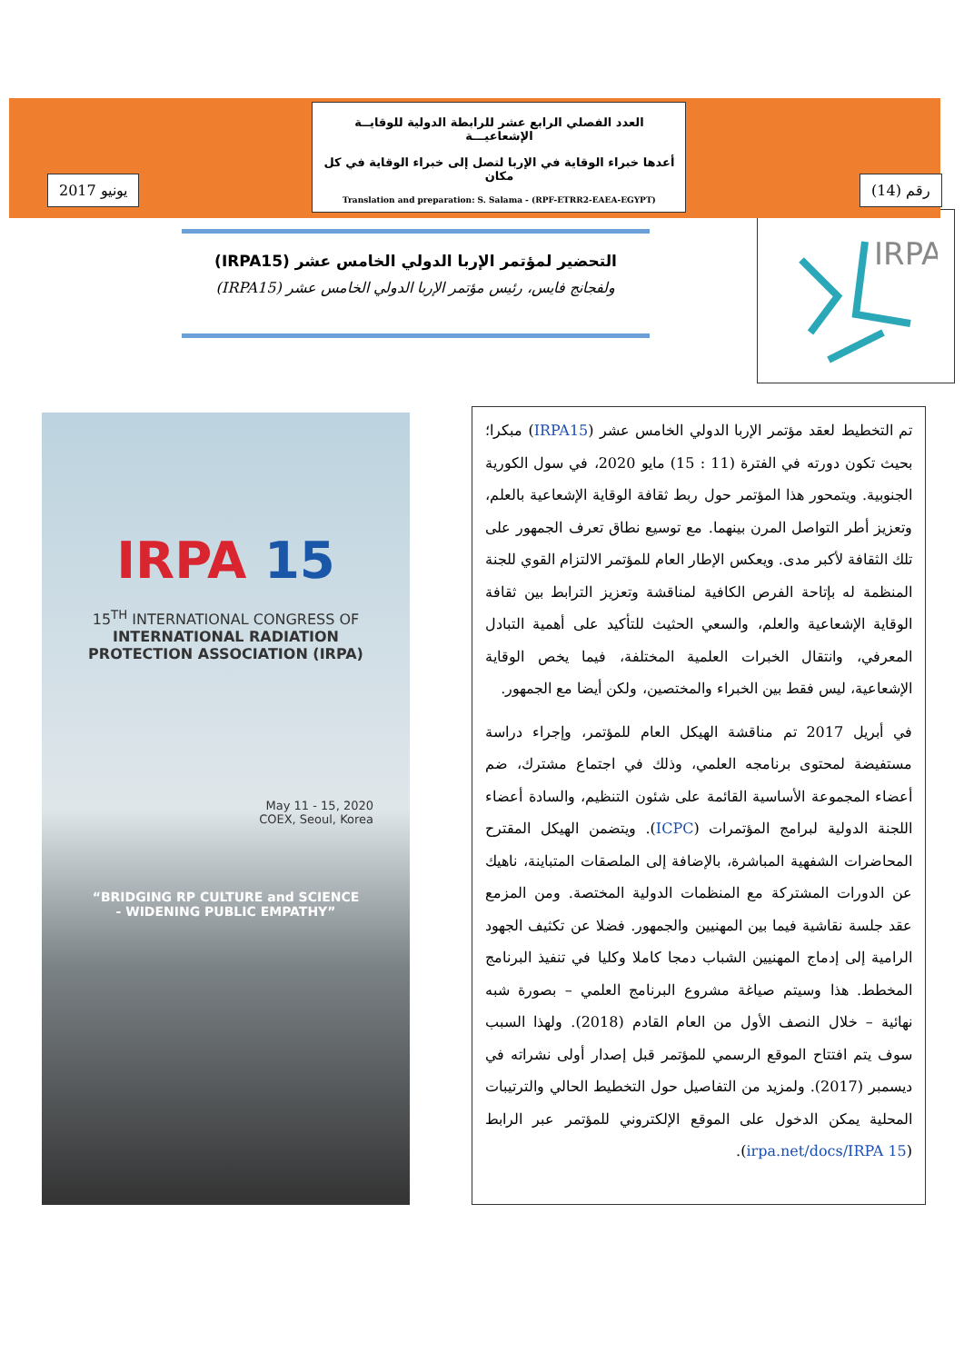يونيو 2017
العدد الفصلي الرابع عشر للرابطة الدولية للوقايــة الإشعاعيـــة
أعدها خبراء الوقاية في الإربا لتصل إلى خبراء الوقاية في كل مكان
Translation and preparation: S. Salama - (RPF-ETRR2-EAEA-EGYPT)
رقم (14)
التحضير لمؤتمر الإربا الدولي الخامس عشر (IRPA15)
ولفجانج فايس، رئيس مؤتمر الإربا الدولي الخامس عشر (IRPA15)
IRPA
IRPA 15
15<sup>TH</sup> INTERNATIONAL CONGRESS OF
INTERNATIONAL RADIATION
PROTECTION ASSOCIATION (IRPA)
May 11 - 15, 2020
COEX, Seoul, Korea
“BRIDGING RP CULTURE and SCIENCE
- WIDENING PUBLIC EMPATHY”
تم التخطيط لعقد مؤتمر الإربا الدولي الخامس عشر (IRPA15) مبكرا؛ بحيث تكون دورته في الفترة (11 : 15) مايو 2020، في سول الكورية الجنوبية. ويتمحور هذا المؤتمر حول ربط ثقافة الوقاية الإشعاعية بالعلم، وتعزيز أطر التواصل المرن بينهما. مع توسيع نطاق تعرف الجمهور على تلك الثقافة لأكبر مدى. ويعكس الإطار العام للمؤتمر الالتزام القوي للجنة المنظمة له بإتاحة الفرص الكافية لمناقشة وتعزيز الترابط بين ثقافة الوقاية الإشعاعية والعلم، والسعي الحثيث للتأكيد على أهمية التبادل المعرفي، وانتقال الخبرات العلمية المختلفة، فيما يخص الوقاية الإشعاعية، ليس فقط بين الخبراء والمختصين، ولكن أيضا مع الجمهور.
في أبريل 2017 تم مناقشة الهيكل العام للمؤتمر، وإجراء دراسة مستفيضة لمحتوى برنامجه العلمي، وذلك في اجتماع مشترك، ضم أعضاء المجموعة الأساسية القائمة على شئون التنظيم، والسادة أعضاء اللجنة الدولية لبرامج المؤتمرات (ICPC). ويتضمن الهيكل المقترح المحاضرات الشفهية المباشرة، بالإضافة إلى الملصقات المتباينة، ناهيك عن الدورات المشتركة مع المنظمات الدولية المختصة. ومن المزمع عقد جلسة نقاشية فيما بين المهنيين والجمهور. فضلا عن تكثيف الجهود الرامية إلى إدماج المهنيين الشباب دمجا كاملا وكليا في تنفيذ البرنامج المخطط. هذا وسيتم صياغة مشروع البرنامج العلمي – بصورة شبه نهائية – خلال النصف الأول من العام القادم (2018). ولهذا السبب سوف يتم افتتاح الموقع الرسمي للمؤتمر قبل إصدار أولى نشراته في ديسمبر (2017). ولمزيد من التفاصيل حول التخطيط الحالي والترتيبات المحلية يمكن الدخول على الموقع الإلكتروني للمؤتمر عبر الرابط (irpa.net/docs/IRPA 15).